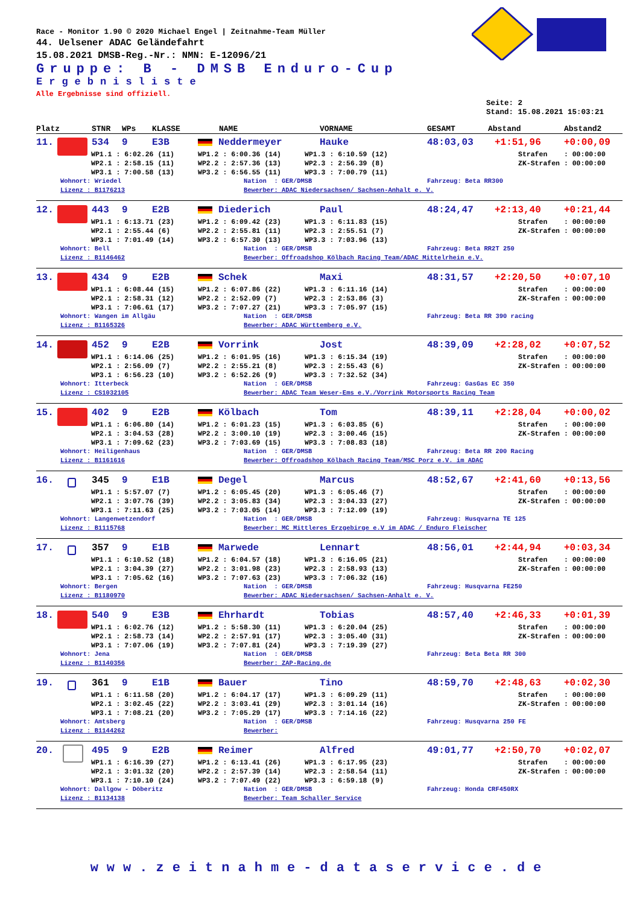Race - Monitor 1.90 © 2020 Michael Engel | Zeitnahme-Team Müller
44. Uelsener ADAC Geländefahrt
15.08.2021 DMSB-Reg.-Nr.: NMN: E-12096/21
Gruppe: B - DMSB Enduro-Cup
Ergebnisliste
Alle Ergebnisse sind offiziell.
Seite: 2
Stand: 15.08.2021 15:03:21
Platz STNR WPs KLASSE NAME VORNAME GESAMT Abstand Abstand2
11. 534 9 E3B Neddermeyer Hauke 48:03,03 +1:51,96 +0:00,09
WP1.1 : 6:02.26 (11) WP1.2 : 6:00.36 (14) WP1.3 : 6:10.59 (12) Strafen : 00:00:00
WP2.1 : 2:58.15 (11) WP2.2 : 2:57.36 (13) WP2.3 : 2:56.39 (8) ZK-Strafen : 00:00:00
WP3.1 : 7:00.58 (13) WP3.2 : 6:56.55 (11) WP3.3 : 7:00.79 (11)
Wohnort: Wriedel Nation : GER/DMSB Fahrzeug: Beta RR300
Lizenz : B1176213 Bewerber: ADAC Niedersachsen/ Sachsen-Anhalt e. V.
12. 443 9 E2B Diederich Paul 48:24,47 +2:13,40 +0:21,44
WP1.1 : 6:13.71 (23) WP1.2 : 6:09.42 (23) WP1.3 : 6:11.83 (15) Strafen : 00:00:00
WP2.1 : 2:55.44 (6) WP2.2 : 2:55.81 (11) WP2.3 : 2:55.51 (7) ZK-Strafen : 00:00:00
WP3.1 : 7:01.49 (14) WP3.2 : 6:57.30 (13) WP3.3 : 7:03.96 (13)
Wohnort: Bell Nation : GER/DMSB Fahrzeug: Beta RR2T 250
Lizenz : B1146462 Bewerber: Offroadshop Kölbach Racing Team/ADAC Mittelrhein e.V.
13. 434 9 E2B Schek Maxi 48:31,57 +2:20,50 +0:07,10
WP1.1 : 6:08.44 (15) WP1.2 : 6:07.86 (22) WP1.3 : 6:11.16 (14) Strafen : 00:00:00
WP2.1 : 2:58.31 (12) WP2.2 : 2:52.09 (7) WP2.3 : 2:53.86 (3) ZK-Strafen : 00:00:00
WP3.1 : 7:06.61 (17) WP3.2 : 7:07.27 (21) WP3.3 : 7:05.97 (15)
Wohnort: Wangen im Allgäu Nation : GER/DMSB Fahrzeug: Beta RR 390 racing
Lizenz : B1165326 Bewerber: ADAC Württemberg e.V.
14. 452 9 E2B Vorrink Jost 48:39,09 +2:28,02 +0:07,52
WP1.1 : 6:14.06 (25) WP1.2 : 6:01.95 (16) WP1.3 : 6:15.34 (19) Strafen : 00:00:00
WP2.1 : 2:56.09 (7) WP2.2 : 2:55.21 (8) WP2.3 : 2:55.43 (6) ZK-Strafen : 00:00:00
WP3.1 : 6:56.23 (10) WP3.2 : 6:52.26 (9) WP3.3 : 7:32.52 (34)
Wohnort: Itterbeck Nation : GER/DMSB Fahrzeug: GasGas EC 350
Lizenz : CS1032105 Bewerber: ADAC Team Weser-Ems e.V./Vorrink Motorsports Racing Team
15. 402 9 E2B Kölbach Tom 48:39,11 +2:28,04 +0:00,02
WP1.1 : 6:06.80 (14) WP1.2 : 6:01.23 (15) WP1.3 : 6:03.85 (6) Strafen : 00:00:00
WP2.1 : 3:04.53 (28) WP2.2 : 3:00.10 (19) WP2.3 : 3:00.46 (15) ZK-Strafen : 00:00:00
WP3.1 : 7:09.62 (23) WP3.2 : 7:03.69 (15) WP3.3 : 7:08.83 (18)
Wohnort: Heiligenhaus Nation : GER/DMSB Fahrzeug: Beta RR 200 Racing
Lizenz : B1161616 Bewerber: Offroadshop Kölbach Racing Team/MSC Porz e.V. im ADAC
16. 345 9 E1B Degel Marcus 48:52,67 +2:41,60 +0:13,56
WP1.1 : 5:57.07 (7) WP1.2 : 6:05.45 (20) WP1.3 : 6:05.46 (7) Strafen : 00:00:00
WP2.1 : 3:07.76 (39) WP2.2 : 3:05.83 (34) WP2.3 : 3:04.33 (27) ZK-Strafen : 00:00:00
WP3.1 : 7:11.63 (25) WP3.2 : 7:03.05 (14) WP3.3 : 7:12.09 (19)
Wohnort: Langenwetzendorf Nation : GER/DMSB Fahrzeug: Husqvarna TE 125
Lizenz : B1115768 Bewerber: MC Mittleres Erzgebirge e.V im ADAC / Enduro Fleischer
17. 357 9 E1B Marwede Lennart 48:56,01 +2:44,94 +0:03,34
WP1.1 : 6:10.52 (18) WP1.2 : 6:04.57 (18) WP1.3 : 6:16.05 (21) Strafen : 00:00:00
WP2.1 : 3:04.39 (27) WP2.2 : 3:01.98 (23) WP2.3 : 2:58.93 (13) ZK-Strafen : 00:00:00
WP3.1 : 7:05.62 (16) WP3.2 : 7:07.63 (23) WP3.3 : 7:06.32 (16)
Wohnort: Bergen Nation : GER/DMSB Fahrzeug: Husqvarna FE250
Lizenz : B1180970 Bewerber: ADAC Niedersachsen/ Sachsen-Anhalt e. V.
18. 540 9 E3B Ehrhardt Tobias 48:57,40 +2:46,33 +0:01,39
WP1.1 : 6:02.76 (12) WP1.2 : 5:58.30 (11) WP1.3 : 6:20.04 (25) Strafen : 00:00:00
WP2.1 : 2:58.73 (14) WP2.2 : 2:57.91 (17) WP2.3 : 3:05.40 (31) ZK-Strafen : 00:00:00
WP3.1 : 7:07.06 (19) WP3.2 : 7:07.81 (24) WP3.3 : 7:19.39 (27)
Wohnort: Jena Nation : GER/DMSB Fahrzeug: Beta Beta RR 300
Lizenz : B1140356 Bewerber: ZAP-Racing.de
19. 361 9 E1B Bauer Tino 48:59,70 +2:48,63 +0:02,30
WP1.1 : 6:11.58 (20) WP1.2 : 6:04.17 (17) WP1.3 : 6:09.29 (11) Strafen : 00:00:00
WP2.1 : 3:02.45 (22) WP2.2 : 3:03.41 (29) WP2.3 : 3:01.14 (16) ZK-Strafen : 00:00:00
WP3.1 : 7:08.21 (20) WP3.2 : 7:05.29 (17) WP3.3 : 7:14.16 (22)
Wohnort: Amtsberg Nation : GER/DMSB Fahrzeug: Husqvarna 250 FE
Lizenz : B1144262 Bewerber:
20. 495 9 E2B Reimer Alfred 49:01,77 +2:50,70 +0:02,07
WP1.1 : 6:16.39 (27) WP1.2 : 6:13.41 (26) WP1.3 : 6:17.95 (23) Strafen : 00:00:00
WP2.1 : 3:01.32 (20) WP2.2 : 2:57.39 (14) WP2.3 : 2:58.54 (11) ZK-Strafen : 00:00:00
WP3.1 : 7:10.10 (24) WP3.2 : 7:07.49 (22) WP3.3 : 6:59.18 (9)
Wohnort: Dallgow - Döberitz Nation : GER/DMSB Fahrzeug: Honda CRF450RX
Lizenz : B1134138 Bewerber: Team Schaller Service
www.zeitnahme-dataservice.de